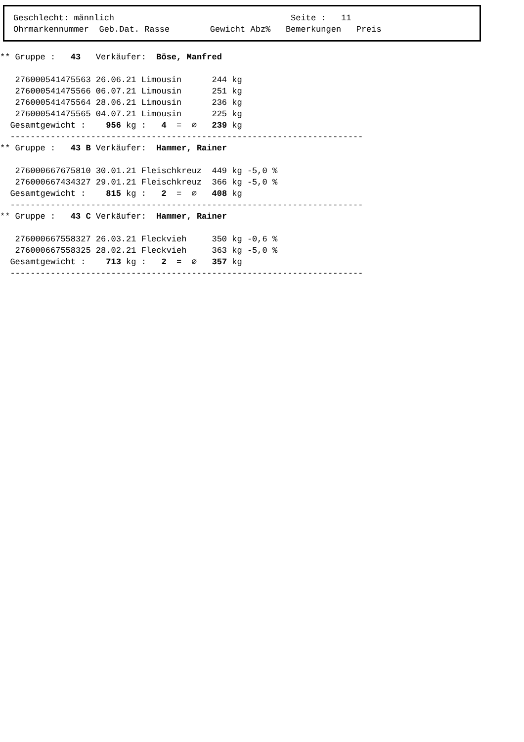Geschlecht: männlich                                   Seite :   11
Ohrmarkennummer  Geb.Dat. Rasse        Gewicht Abz%   Bemerkungen   Preis
** Gruppe :   43   Verkäufer:  Böse, Manfred

   276000541475563 26.06.21 Limousin      244 kg
   276000541475566 06.07.21 Limousin      251 kg
   276000541475564 28.06.21 Limousin      236 kg
   276000541475565 04.07.21 Limousin      225 kg
  Gesamtgewicht :    956 kg :   4  =  ∅   239 kg
  ----------------------------------------------------------------------
** Gruppe :   43 B Verkäufer:  Hammer, Rainer

   276000667675810 30.01.21 Fleischkreuz  449 kg -5,0 %
   276000667434327 29.01.21 Fleischkreuz  366 kg -5,0 %
  Gesamtgewicht :    815 kg :   2  =  ∅   408 kg
  ----------------------------------------------------------------------
** Gruppe :   43 C Verkäufer:  Hammer, Rainer

   276000667558327 26.03.21 Fleckvieh     350 kg -0,6 %
   276000667558325 28.02.21 Fleckvieh     363 kg -5,0 %
  Gesamtgewicht :    713 kg :   2  =  ∅   357 kg
  ----------------------------------------------------------------------